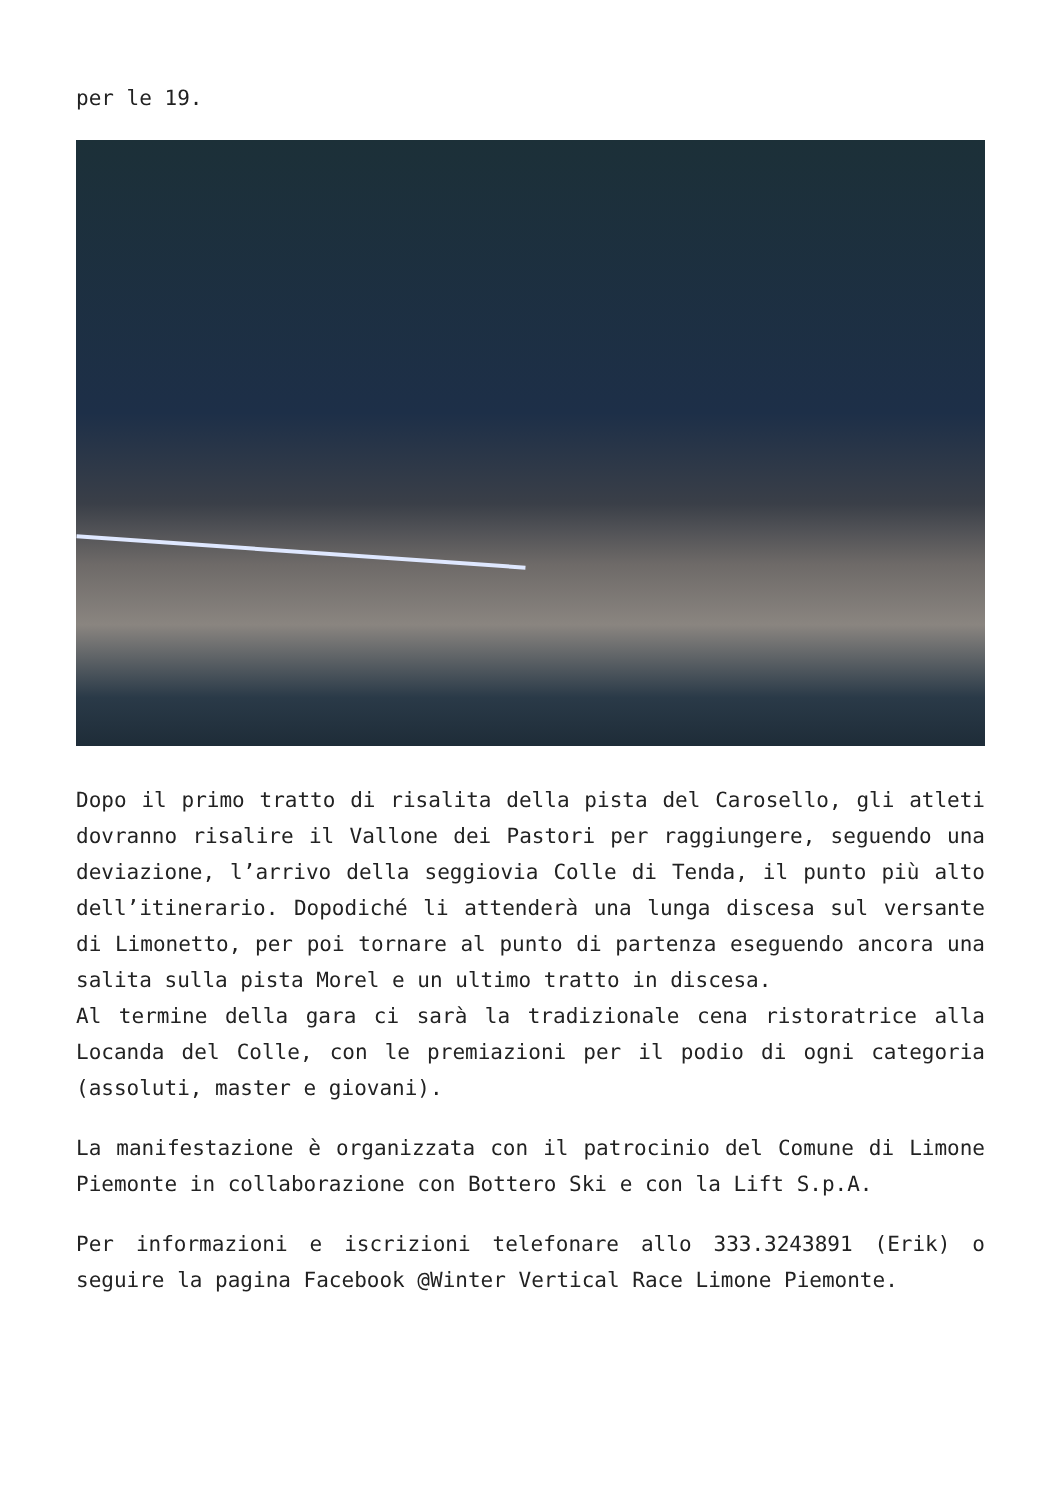per le 19.
Dopo il primo tratto di risalita della pista del Carosello, gli atleti dovranno risalire il Vallone dei Pastori per raggiungere, seguendo una deviazione, l’arrivo della seggiovia Colle di Tenda, il punto più alto dell’itinerario. Dopodiché li attenderà una lunga discesa sul versante di Limonetto, per poi tornare al punto di partenza eseguendo ancora una salita sulla pista Morel e un ultimo tratto in discesa.
Al termine della gara ci sarà la tradizionale cena ristoratrice alla Locanda del Colle, con le premiazioni per il podio di ogni categoria (assoluti, master e giovani).
La manifestazione è organizzata con il patrocinio del Comune di Limone Piemonte in collaborazione con Bottero Ski e con la Lift S.p.A.
Per informazioni e iscrizioni telefonare allo 333.3243891 (Erik) o seguire la pagina Facebook @Winter Vertical Race Limone Piemonte.